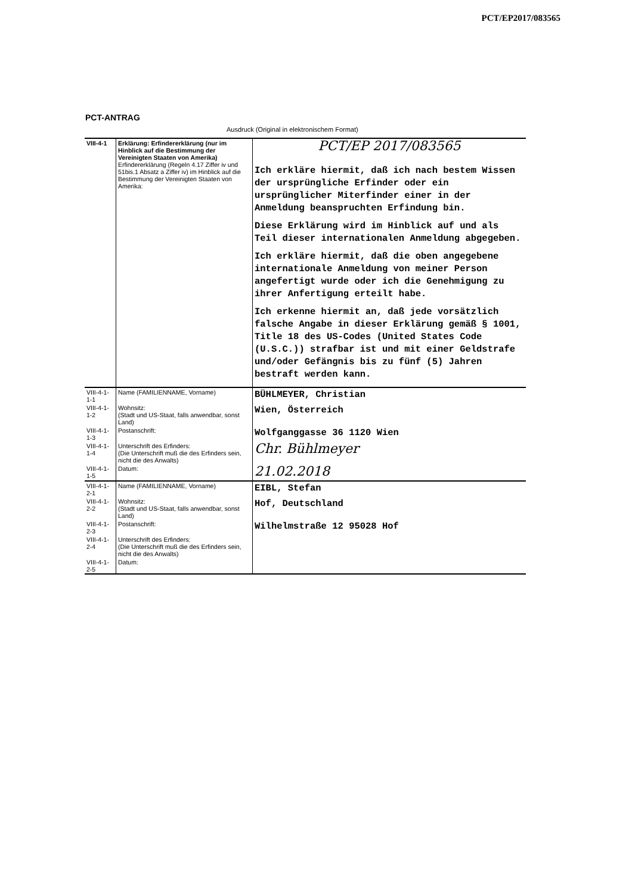PCT/EP2017/083565
PCT-ANTRAG
Ausdruck (Original in elektronischem Format)
| VIII-4-1 | Erklärung: Erfindererklärung (nur im Hinblick auf die Bestimmung der Vereinigten Staaten von Amerika) Erfindererklärung (Regeln 4.17 Ziffer iv und 51bis.1 Absatz a Ziffer iv) im Hinblick auf die Bestimmung der Vereinigten Staaten von Amerika: | PCT/EP 2017/083565 Ich erkläre hiermit, daß ich nach bestem Wissen der ursprüngliche Erfinder oder ein ursprünglicher Miterfinder einer in der Anmeldung beanspruchten Erfindung bin. Diese Erklärung wird im Hinblick auf und als Teil dieser internationalen Anmeldung abgegeben. Ich erkläre hiermit, daß die oben angegebene internationale Anmeldung von meiner Person angefertigt wurde oder ich die Genehmigung zu ihrer Anfertigung erteilt habe. Ich erkenne hiermit an, daß jede vorsätzlich falsche Angabe in dieser Erklärung gemäß § 1001, Title 18 des US-Codes (United States Code (U.S.C.)) strafbar ist und mit einer Geldstrafe und/oder Gefängnis bis zu fünf (5) Jahren bestraft werden kann. |
| VIII-4-1-1-1 | Name (FAMILIENNAME, Vorname) | BÜHLMEYER, Christian |
| VIII-4-1-1-2 | Wohnsitz: (Stadt und US-Staat, falls anwendbar, sonst Land) | Wien, Österreich |
| VIII-4-1-1-3 | Postanschrift: | Wolfganggasse 36 1120 Wien |
| VIII-4-1-1-4 | Unterschrift des Erfinders: (Die Unterschrift muß die des Erfinders sein, nicht die des Anwalts) | Chr. Bühlmeyer |
| VIII-4-1-1-5 | Datum: | 21.02.2018 |
| VIII-4-1-2-1 | Name (FAMILIENNAME, Vorname) | EIBL, Stefan |
| VIII-4-1-2-2 | Wohnsitz: (Stadt und US-Staat, falls anwendbar, sonst Land) | Hof, Deutschland |
| VIII-4-1-2-3 | Postanschrift: | Wilhelmstraße 12 95028 Hof |
| VIII-4-1-2-4 | Unterschrift des Erfinders: (Die Unterschrift muß die des Erfinders sein, nicht die des Anwalts) | |
| VIII-4-1-2-5 | Datum: | |